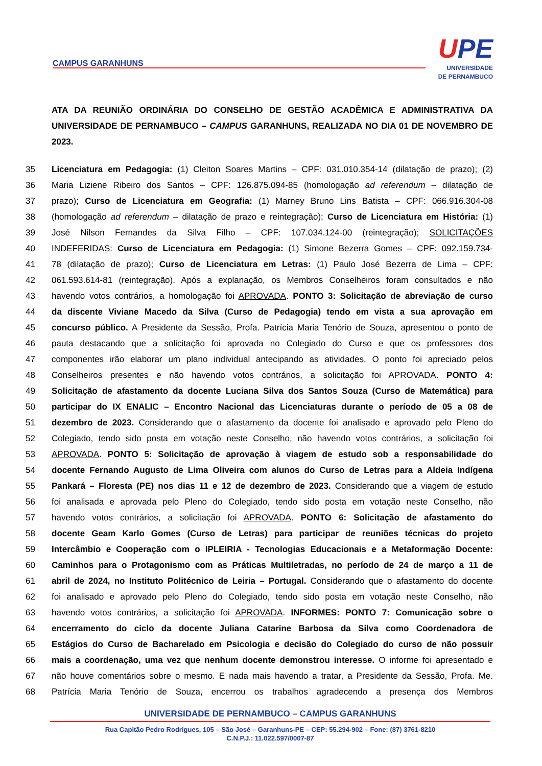CAMPUS GARANHUNS
UPE
UNIVERSIDADE
DE PERNAMBUCO
ATA DA REUNIÃO ORDINÁRIA DO CONSELHO DE GESTÃO ACADÊMICA E ADMINISTRATIVA DA UNIVERSIDADE DE PERNAMBUCO – CAMPUS GARANHUNS, REALIZADA NO DIA 01 DE NOVEMBRO DE 2023.
35 Licenciatura em Pedagogia: (1) Cleiton Soares Martins – CPF: 031.010.354-14 (dilatação de prazo); (2)
36 Maria Liziene Ribeiro dos Santos – CPF: 126.875.094-85 (homologação ad referendum – dilatação de
37 prazo); Curso de Licenciatura em Geografia: (1) Marney Bruno Lins Batista – CPF: 066.916.304-08
38 (homologação ad referendum – dilatação de prazo e reintegração); Curso de Licenciatura em História: (1)
39 José Nilson Fernandes da Silva Filho – CPF: 107.034.124-00 (reintegração); SOLICITAÇÕES
40 INDEFERIDAS: Curso de Licenciatura em Pedagogia: (1) Simone Bezerra Gomes – CPF: 092.159.734-
41 78 (dilatação de prazo); Curso de Licenciatura em Letras: (1) Paulo José Bezerra de Lima – CPF:
42 061.593.614-81 (reintegração). Após a explanação, os Membros Conselheiros foram consultados e não
43 havendo votos contrários, a homologação foi APROVADA. PONTO 3: Solicitação de abreviação de curso
44 da discente Viviane Macedo da Silva (Curso de Pedagogia) tendo em vista a sua aprovação em
45 concurso público. A Presidente da Sessão, Profa. Patrícia Maria Tenório de Souza, apresentou o ponto de
46 pauta destacando que a solicitação foi aprovada no Colegiado do Curso e que os professores dos
47 componentes irão elaborar um plano individual antecipando as atividades. O ponto foi apreciado pelos
48 Conselheiros presentes e não havendo votos contrários, a solicitação foi APROVADA. PONTO 4:
49 Solicitação de afastamento da docente Luciana Silva dos Santos Souza (Curso de Matemática) para
50 participar do IX ENALIC – Encontro Nacional das Licenciaturas durante o período de 05 a 08 de
51 dezembro de 2023. Considerando que o afastamento da docente foi analisado e aprovado pelo Pleno do
52 Colegiado, tendo sido posta em votação neste Conselho, não havendo votos contrários, a solicitação foi
53 APROVADA. PONTO 5: Solicitação de aprovação à viagem de estudo sob a responsabilidade do
54 docente Fernando Augusto de Lima Oliveira com alunos do Curso de Letras para a Aldeia Indígena
55 Pankará – Floresta (PE) nos dias 11 e 12 de dezembro de 2023. Considerando que a viagem de estudo
56 foi analisada e aprovada pelo Pleno do Colegiado, tendo sido posta em votação neste Conselho, não
57 havendo votos contrários, a solicitação foi APROVADA. PONTO 6: Solicitação de afastamento do
58 docente Geam Karlo Gomes (Curso de Letras) para participar de reuniões técnicas do projeto
59 Intercâmbio e Cooperação com o IPLEIRIA - Tecnologias Educacionais e a Metaformação Docente:
60 Caminhos para o Protagonismo com as Práticas Multiletradas, no período de 24 de março a 11 de
61 abril de 2024, no Instituto Politécnico de Leiria – Portugal. Considerando que o afastamento do docente
62 foi analisado e aprovado pelo Pleno do Colegiado, tendo sido posta em votação neste Conselho, não
63 havendo votos contrários, a solicitação foi APROVADA. INFORMES: PONTO 7: Comunicação sobre o
64 encerramento do ciclo da docente Juliana Catarine Barbosa da Silva como Coordenadora de
65 Estágios do Curso de Bacharelado em Psicologia e decisão do Colegiado do curso de não possuir
66 mais a coordenação, uma vez que nenhum docente demonstrou interesse. O informe foi apresentado e
67 não houve comentários sobre o mesmo. E nada mais havendo a tratar, a Presidente da Sessão, Profa. Me.
68 Patrícia Maria Tenório de Souza, encerrou os trabalhos agradecendo a presença dos Membros
UNIVERSIDADE DE PERNAMBUCO – CAMPUS GARANHUNS
Rua Capitão Pedro Rodrigues, 105 – São José – Garanhuns-PE – CEP: 55.294-902 – Fone: (87) 3761-8210
C.N.P.J.: 11.022.597/0007-87